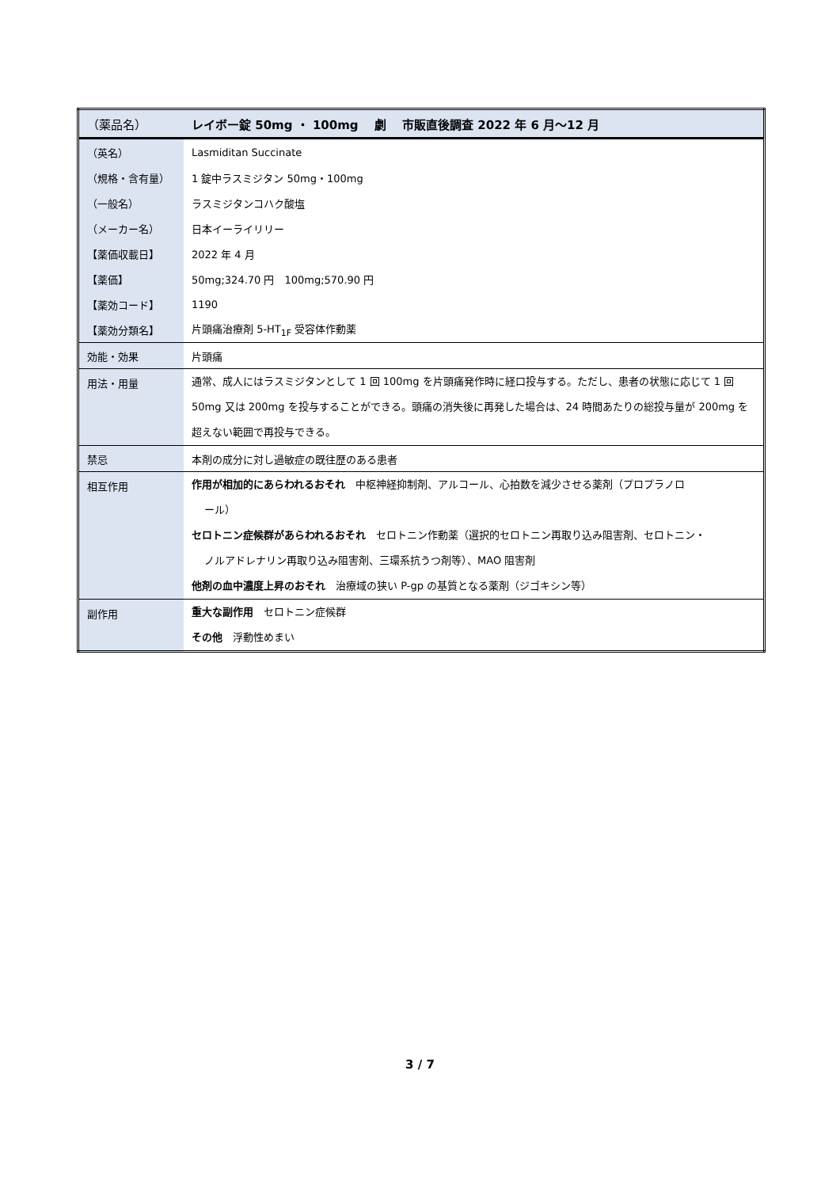| （薬品名） | レイボー錠 50mg ・ 100mg 劇 市販直後調査 2022 年 6 月～12 月 |
| （英名） | Lasmiditan Succinate |
| （規格・含有量） | 1 錠中ラスミジタン 50mg・100mg |
| （一般名） | ラスミジタンコハク酸塩 |
| （メーカー名） | 日本イーライリリー |
| 【薬価収載日】 | 2022 年 4 月 |
| 【薬価】 | 50mg;324.70 円 100mg;570.90 円 |
| 【薬効コード】 | 1190 |
| 【薬効分類名】 | 片頭痛治療剤 5-HT<sub>1F</sub> 受容体作動薬 |
| 効能・効果 | 片頭痛 |
| 用法・用量 | 通常、成人にはラスミジタンとして 1 回 100mg を片頭痛発作時に経口投与する。ただし、患者の状態に応じて 1 回 50mg 又は 200mg を投与することができる。頭痛の消失後に再発した場合は、24 時間あたりの総投与量が 200mg を超えない範囲で再投与できる。 |
| 禁忌 | 本剤の成分に対し過敏症の既往歴のある患者 |
| 相互作用 | 作用が相加的にあらわれるおそれ 中枢神経抑制剤、アルコール、心拍数を減少させる薬剤（プロプラノロ ール） セロトニン症候群があらわれるおそれ セロトニン作動薬（選択的セロトニン再取り込み阻害剤、セロトニン・ ノルアドレナリン再取り込み阻害剤、三環系抗うつ剤等）、MAO 阻害剤 他剤の血中濃度上昇のおそれ 治療域の狭い P-gp の基質となる薬剤（ジゴキシン等） |
| 副作用 | 重大な副作用 セロトニン症候群 その他 浮動性めまい |
3 / 7